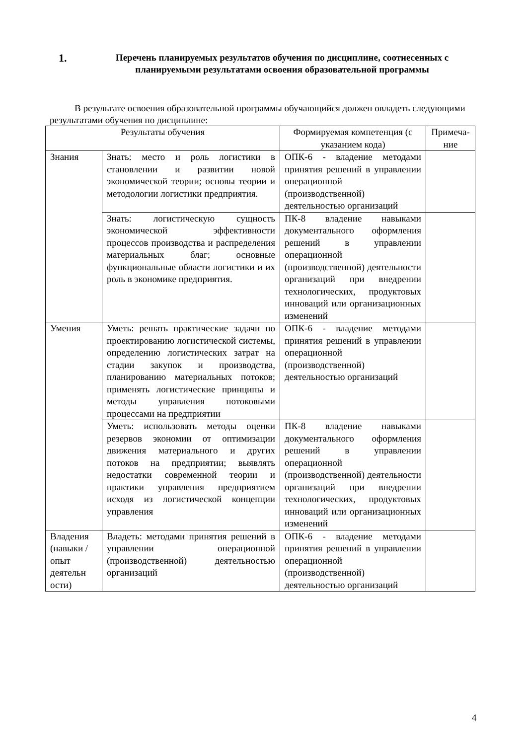1.
Перечень планируемых результатов обучения по дисциплине, соотнесенных с планируемыми результатами освоения образовательной программы
В результате освоения образовательной программы обучающийся должен овладеть следующими результатами обучения по дисциплине:
| Результаты обучения | | Формируемая компетенция (с указанием кода) | Примеча-ние |
| --- | --- | --- | --- |
| Знания | Знать: место и роль логистики в становлении и развитии новой экономической теории; основы теории и методологии логистики предприятия. | ОПК-6 - владение методами принятия решений в управлении операционной (производственной) деятельностью организаций | |
| | Знать: логистическую сущность экономической эффективности процессов производства и распределения материальных благ; основные функциональные области логистики и их роль в экономике предприятия. | ПК-8 владение навыками документального оформления решений в управлении операционной (производственной) деятельности организаций при внедрении технологических, продуктовых инноваций или организационных изменений | |
| Умения | Уметь: решать практические задачи по проектированию логистической системы, определению логистических затрат на стадии закупок и производства, планированию материальных потоков; применять логистические принципы и методы управления потоковыми процессами на предприятии | ОПК-6 - владение методами принятия решений в управлении операционной (производственной) деятельностью организаций | |
| | Уметь: использовать методы оценки резервов экономии от оптимизации движения материального и других потоков на предприятии; выявлять недостатки современной теории и практики управления предприятием исходя из логистической концепции управления | ПК-8 владение навыками документального оформления решений в управлении операционной (производственной) деятельности организаций при внедрении технологических, продуктовых инноваций или организационных изменений | |
| Владения (навыки / опыт деятельн ости) | Владеть: методами принятия решений в управлении операционной (производственной) деятельностью организаций | ОПК-6 - владение методами принятия решений в управлении операционной (производственной) деятельностью организаций | |
4